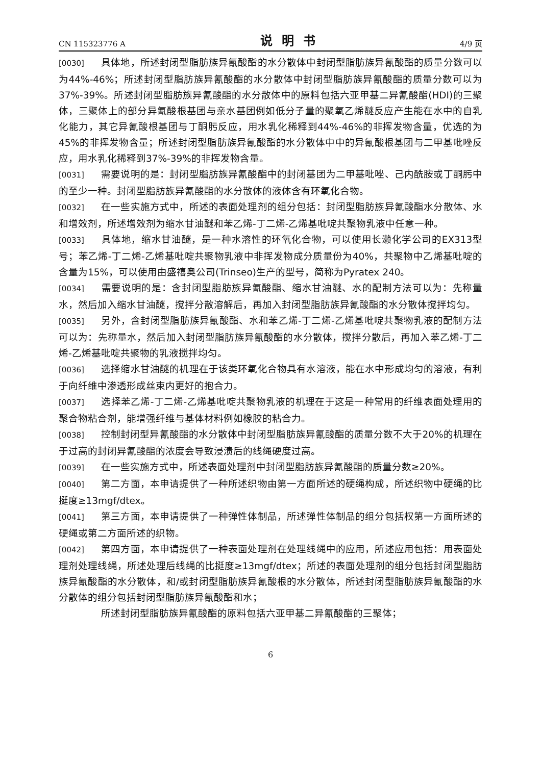CN 115323776 A 说明书 4/9 页
[0030] 具体地，所述封闭型脂肪族异氰酸酯的水分散体中封闭型脂肪族异氰酸酯的质量分数可以为44%-46%；所述封闭型脂肪族异氰酸酯的水分散体中封闭型脂肪族异氰酸酯的质量分数可以为37%-39%。所述封闭型脂肪族异氰酸酯的水分散体中的原料包括六亚甲基二异氰酸酯(HDI)的三聚体，三聚体上的部分异氰酸根基团与亲水基团例如低分子量的聚氧乙烯醚反应产生能在水中的自乳化能力，其它异氰酸根基团与丁酮肟反应，用水乳化稀释到44%-46%的非挥发物含量，优选的为45%的非挥发物含量；所述封闭型脂肪族异氰酸酯的水分散体中中的异氰酸根基团与二甲基吡唑反应，用水乳化稀释到37%-39%的非挥发物含量。
[0031] 需要说明的是：封闭型脂肪族异氰酸酯中的封闭基团为二甲基吡唑、己内酰胺或丁酮肟中的至少一种。封闭型脂肪族异氰酸酯的水分散体的液体含有环氧化合物。
[0032] 在一些实施方式中，所述的表面处理剂的组分包括：封闭型脂肪族异氰酸酯水分散体、水和增效剂，所述增效剂为缩水甘油醚和苯乙烯-丁二烯-乙烯基吡啶共聚物乳液中任意一种。
[0033] 具体地，缩水甘油醚，是一种水溶性的环氧化合物，可以使用长濑化学公司的EX313型号；苯乙烯-丁二烯-乙烯基吡啶共聚物乳液中非挥发物成分质量份为40%，共聚物中乙烯基吡啶的含量为15%，可以使用由盛禧奥公司(Trinseo)生产的型号，简称为Pyratex 240。
[0034] 需要说明的是：含封闭型脂肪族异氰酸酯、缩水甘油醚、水的配制方法可以为：先称量水，然后加入缩水甘油醚，搅拌分散溶解后，再加入封闭型脂肪族异氰酸酯的水分散体搅拌均匀。
[0035] 另外，含封闭型脂肪族异氰酸酯、水和苯乙烯-丁二烯-乙烯基吡啶共聚物乳液的配制方法可以为：先称量水，然后加入封闭型脂肪族异氰酸酯的水分散体，搅拌分散后，再加入苯乙烯-丁二烯-乙烯基吡啶共聚物的乳液搅拌均匀。
[0036] 选择缩水甘油醚的机理在于该类环氧化合物具有水溶液，能在水中形成均匀的溶液，有利于向纤维中渗透形成丝束内更好的抱合力。
[0037] 选择苯乙烯-丁二烯-乙烯基吡啶共聚物乳液的机理在于这是一种常用的纤维表面处理用的聚合物粘合剂，能增强纤维与基体材料例如橡胶的粘合力。
[0038] 控制封闭型异氰酸酯的水分散体中封闭型脂肪族异氰酸酯的质量分数不大于20%的机理在于过高的封闭异氰酸酯的浓度会导致浸渍后的线绳硬度过高。
[0039] 在一些实施方式中，所述表面处理剂中封闭型脂肪族异氰酸酯的质量分数≥20%。
[0040] 第二方面，本申请提供了一种所述织物由第一方面所述的硬绳构成，所述织物中硬绳的比挺度≥13mgf/dtex。
[0041] 第三方面，本申请提供了一种弹性体制品，所述弹性体制品的组分包括权第一方面所述的硬绳或第二方面所述的织物。
[0042] 第四方面，本申请提供了一种表面处理剂在处理线绳中的应用，所述应用包括：用表面处理剂处理线绳，所述处理后线绳的比挺度≥13mgf/dtex；所述的表面处理剂的组分包括封闭型脂肪族异氰酸酯的水分散体，和/或封闭型脂肪族异氰酸根的水分散体，所述封闭型脂肪族异氰酸酯的水分散体的组分包括封闭型脂肪族异氰酸酯和水；
所述封闭型脂肪族异氰酸酯的原料包括六亚甲基二异氰酸酯的三聚体；
6